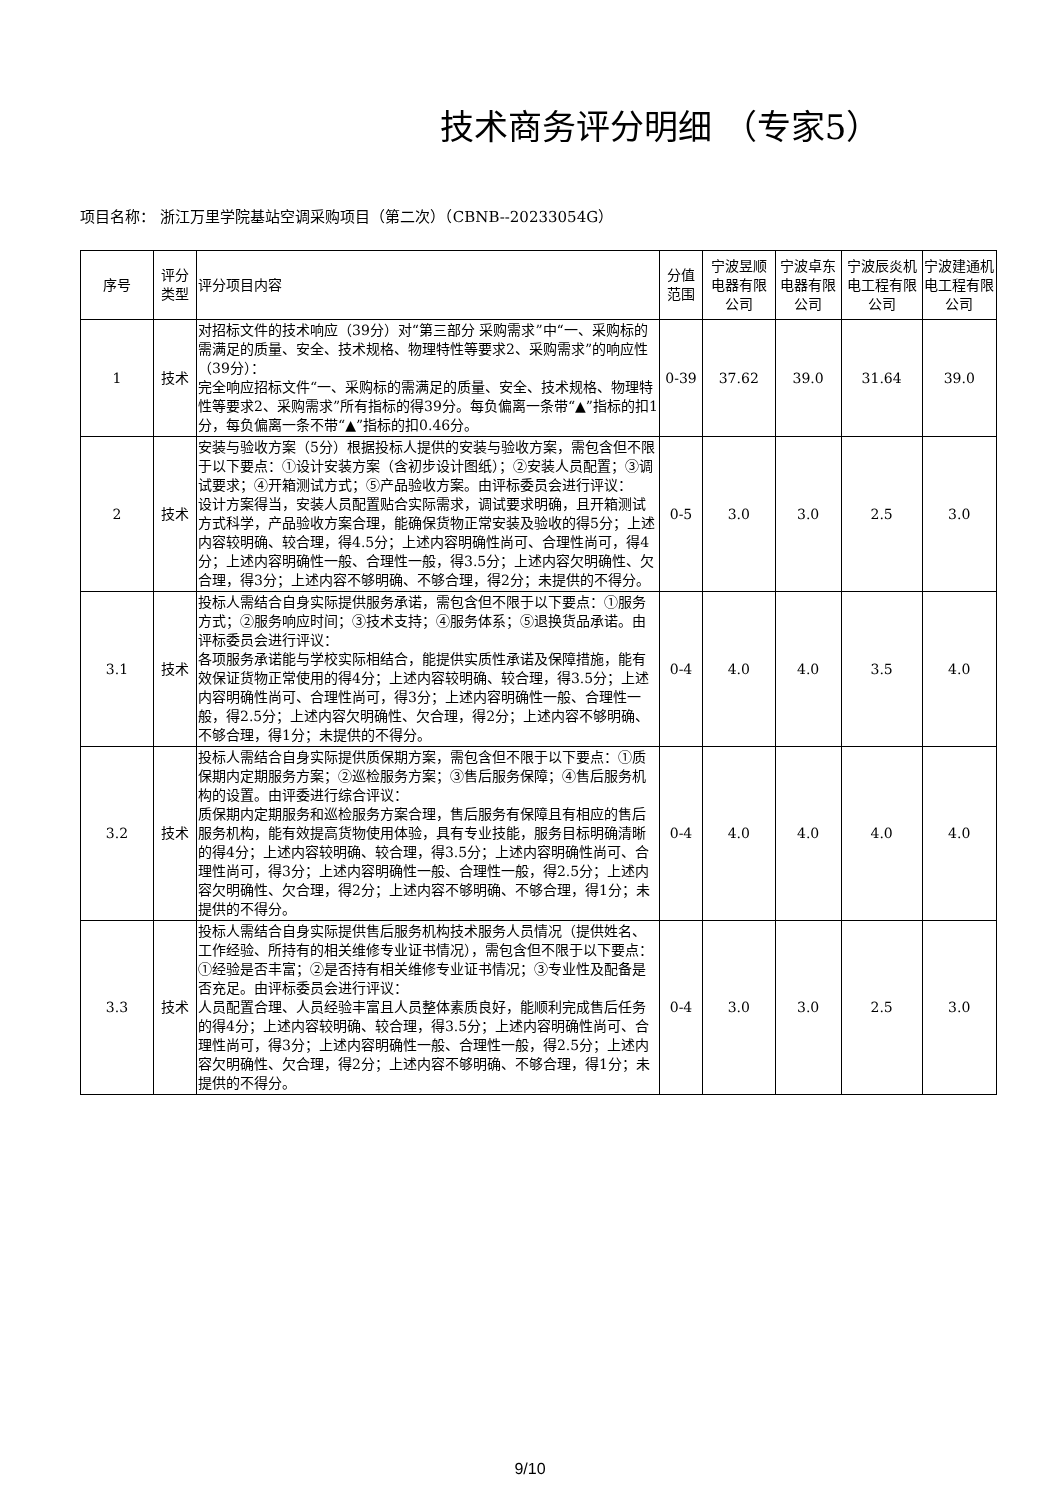技术商务评分明细 （专家5）
项目名称： 浙江万里学院基站空调采购项目（第二次）（CBNB--20233054G）
| 序号 | 评分类型 | 评分项目内容 | 分值范围 | 宁波昱顺电器有限公司 | 宁波卓东电器有限公司 | 宁波辰炎机电工程有限公司 | 宁波建通机电工程有限公司 |
| --- | --- | --- | --- | --- | --- | --- | --- |
| 1 | 技术 | 对招标文件的技术响应（39分）对“第三部分 采购需求”中“一、采购标的需满足的质量、安全、技术规格、物理特性等要求2、采购需求”的响应性（39分）： 完全响应招标文件“一、采购标的需满足的质量、安全、技术规格、物理特性等要求2、采购需求”所有指标的得39分。每负偏离一条带“▲”指标的扣1分，每负偏离一条不带“▲”指标的扣0.46分。 | 0-39 | 37.62 | 39.0 | 31.64 | 39.0 |
| 2 | 技术 | 安装与验收方案（5分）根据投标人提供的安装与验收方案，需包含但不限于以下要点：①设计安装方案（含初步设计图纸）；②安装人员配置；③调试要求；④开箱测试方式；⑤产品验收方案。由评标委员会进行评议： 设计方案得当，安装人员配置贴合实际需求，调试要求明确，且开箱测试方式科学，产品验收方案合理，能确保货物正常安装及验收的得5分；上述内容较明确、较合理，得4.5分；上述内容明确性尚可、合理性尚可，得4分；上述内容明确性一般、合理性一般，得3.5分；上述内容欠明确性、欠合理，得3分；上述内容不够明确、不够合理，得2分；未提供的不得分。 | 0-5 | 3.0 | 3.0 | 2.5 | 3.0 |
| 3.1 | 技术 | 投标人需结合自身实际提供服务承诺，需包含但不限于以下要点：①服务方式；②服务响应时间；③技术支持；④服务体系；⑤退换货品承诺。由评标委员会进行评议： 各项服务承诺能与学校实际相结合，能提供实质性承诺及保障措施，能有效保证货物正常使用的得4分；上述内容较明确、较合理，得3.5分；上述内容明确性尚可、合理性尚可，得3分；上述内容明确性一般、合理性一般，得2.5分；上述内容欠明确性、欠合理，得2分；上述内容不够明确、不够合理，得1分；未提供的不得分。 | 0-4 | 4.0 | 4.0 | 3.5 | 4.0 |
| 3.2 | 技术 | 投标人需结合自身实际提供质保期方案，需包含但不限于以下要点：①质保期内定期服务方案；②巡检服务方案；③售后服务保障；④售后服务机构的设置。由评委进行综合评议： 质保期内定期服务和巡检服务方案合理，售后服务有保障且有相应的售后服务机构，能有效提高货物使用体验，具有专业技能，服务目标明确清晰的得4分；上述内容较明确、较合理，得3.5分；上述内容明确性尚可、合理性尚可，得3分；上述内容明确性一般、合理性一般，得2.5分；上述内容欠明确性、欠合理，得2分；上述内容不够明确、不够合理，得1分；未提供的不得分。 | 0-4 | 4.0 | 4.0 | 4.0 | 4.0 |
| 3.3 | 技术 | 投标人需结合自身实际提供售后服务机构技术服务人员情况（提供姓名、工作经验、所持有的相关维修专业证书情况），需包含但不限于以下要点：①经验是否丰富；②是否持有相关维修专业证书情况；③专业性及配备是否充足。由评标委员会进行评议： 人员配置合理、人员经验丰富且人员整体素质良好，能顺利完成售后任务的得4分；上述内容较明确、较合理，得3.5分；上述内容明确性尚可、合理性尚可，得3分；上述内容明确性一般、合理性一般，得2.5分；上述内容欠明确性、欠合理，得2分；上述内容不够明确、不够合理，得1分；未提供的不得分。 | 0-4 | 3.0 | 3.0 | 2.5 | 3.0 |
9/10